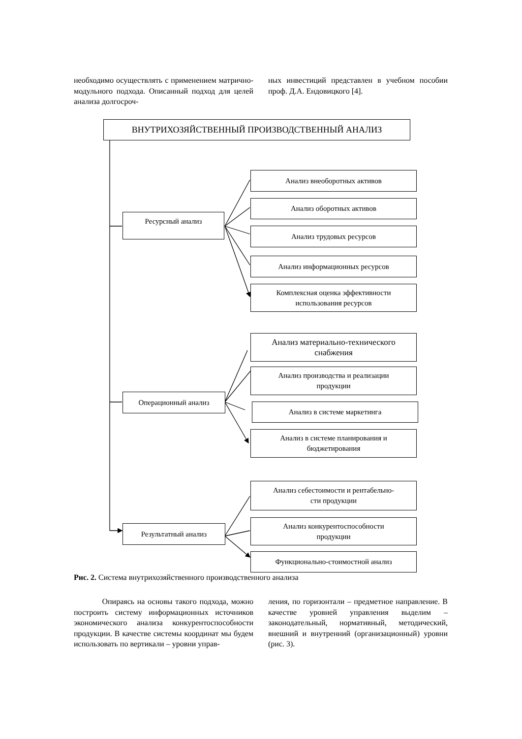необходимо осуществлять с применением матрично-модульного подхода. Описанный подход для целей анализа долгосроч-
ных инвестиций представлен в учебном пособии проф. Д.А. Ендовицкого [4].
ВНУТРИХОЗЯЙСТВЕННЫЙ ПРОИЗВОДСТВЕННЫЙ АНАЛИЗ
Ресурсный анализ
Анализ внеоборотных активов
Анализ оборотных активов
Анализ трудовых ресурсов
Анализ информационных ресурсов
Комплексная оценка эффективности
использования ресурсов
Операционный анализ
Анализ материально-технического
снабжения
Анализ производства и реализации
продукции
Анализ в системе маркетинга
Анализ в системе планирования и
бюджетирования
Результатный анализ
Анализ себестоимости и рентабельно-
сти продукции
Анализ конкурентоспособности
продукции
Функционально-стоимостной анализ
Рис. 2. Система внутрихозяйственного производственного анализа
Опираясь на основы такого подхода, можно построить систему информационных источников экономического анализа конкурентоспособности продукции. В качестве системы координат мы будем использовать по вертикали – уровни управ-
ления, по горизонтали – предметное направление. В качестве уровней управления выделим – законодательный, нормативный, методический, внешний и внутренний (организационный) уровни (рис. 3).